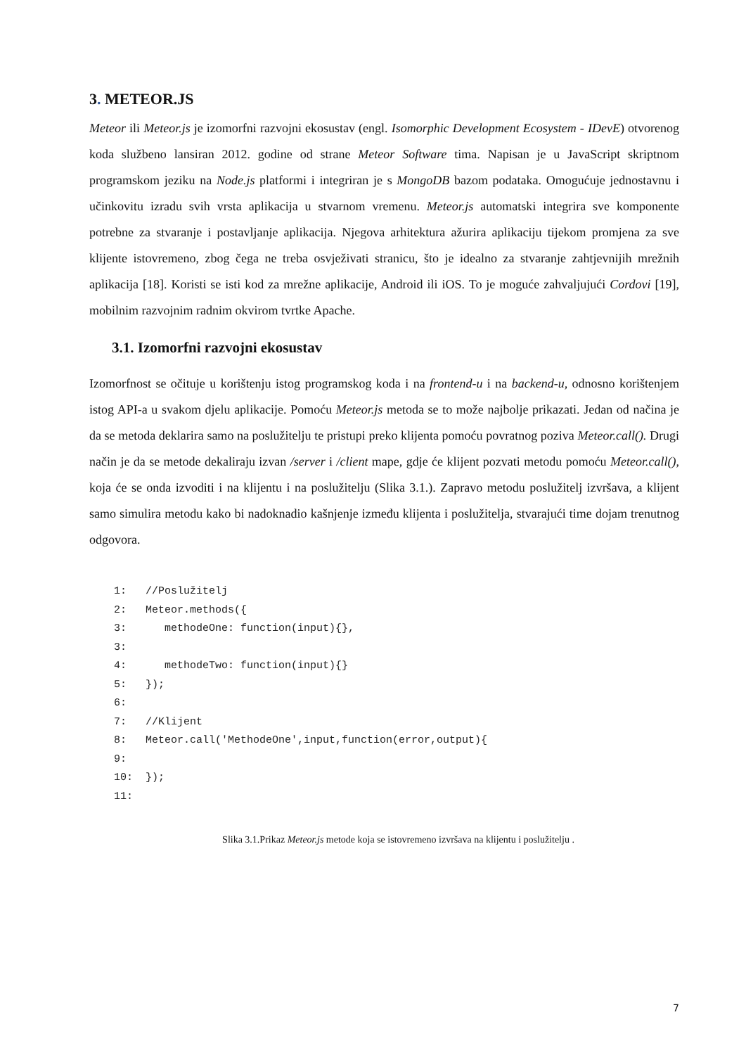3. METEOR.JS
Meteor ili Meteor.js je izomorfni razvojni ekosustav (engl. Isomorphic Development Ecosystem - IDevE) otvorenog koda službeno lansiran 2012. godine od strane Meteor Software tima. Napisan je u JavaScript skriptnom programskom jeziku na Node.js platformi i integriran je s MongoDB bazom podataka. Omogućuje jednostavnu i učinkovitu izradu svih vrsta aplikacija u stvarnom vremenu. Meteor.js automatski integrira sve komponente potrebne za stvaranje i postavljanje aplikacija. Njegova arhitektura ažurira aplikaciju tijekom promjena za sve klijente istovremeno, zbog čega ne treba osvježivati stranicu, što je idealno za stvaranje zahtjevnijih mrežnih aplikacija [18]. Koristi se isti kod za mrežne aplikacije, Android ili iOS. To je moguće zahvaljujući Cordovi [19], mobilnim razvojnim radnim okvirom tvrtke Apache.
3.1. Izomorfni razvojni ekosustav
Izomorfnost se očituje u korištenju istog programskog koda i na frontend-u i na backend-u, odnosno korištenjem istog API-a u svakom djelu aplikacije. Pomoću Meteor.js metoda se to može najbolje prikazati. Jedan od načina je da se metoda deklarira samo na poslužitelju te pristupi preko klijenta pomoću povratnog poziva Meteor.call(). Drugi način je da se metode dekaliraju izvan /server i /client mape, gdje će klijent pozvati metodu pomoću Meteor.call(), koja će se onda izvoditi i na klijentu i na poslužitelju (Slika 3.1.). Zapravo metodu poslužitelj izvršava, a klijent samo simulira metodu kako bi nadoknadio kašnjenje između klijenta i poslužitelja, stvarajući time dojam trenutnog odgovora.
1:   //Poslužitelj
2:   Meteor.methods({
3:      methodeOne: function(input){},
3:
4:      methodeTwo: function(input){}
5:   });
6:
7:   //Klijent
8:   Meteor.call('MethodeOne',input,function(error,output){
9:
10:  });
11:
Slika 3.1.Prikaz Meteor.js metode koja se istovremeno izvršava na klijentu i poslužitelju .
7